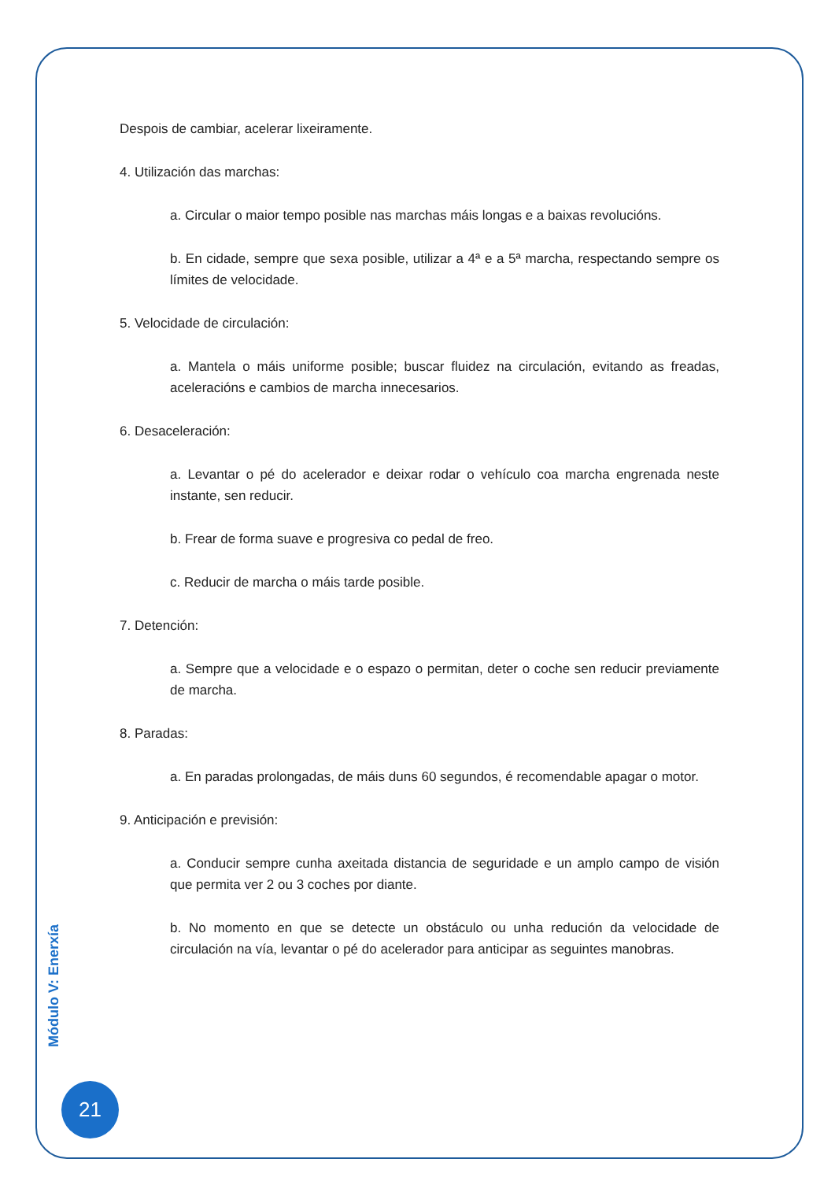Despois de cambiar, acelerar lixeiramente.
4. Utilización das marchas:
a. Circular o maior tempo posible nas marchas máis longas e a baixas revolucións.
b. En cidade, sempre que sexa posible, utilizar a 4ª e a 5ª marcha, respectando sempre os límites de velocidade.
5. Velocidade de circulación:
a. Mantela o máis uniforme posible; buscar fluidez na circulación, evitando as freadas, aceleracións e cambios de marcha innecesarios.
6. Desaceleración:
a. Levantar o pé do acelerador e deixar rodar o vehículo coa marcha engrenada neste instante, sen reducir.
b. Frear de forma suave e progresiva co pedal de freo.
c. Reducir de marcha o máis tarde posible.
7. Detención:
a. Sempre que a velocidade e o espazo o permitan, deter o coche sen reducir previamente de marcha.
8. Paradas:
a. En paradas prolongadas, de máis duns 60 segundos, é recomendable apagar o motor.
9. Anticipación e previsión:
a. Conducir sempre cunha axeitada distancia de seguridade e un amplo campo de visión que permita ver 2 ou 3 coches por diante.
b. No momento en que se detecte un obstáculo ou unha redución da velocidade de circulación na vía, levantar o pé do acelerador para anticipar as seguintes manobras.
Módulo V: Enerxía
21